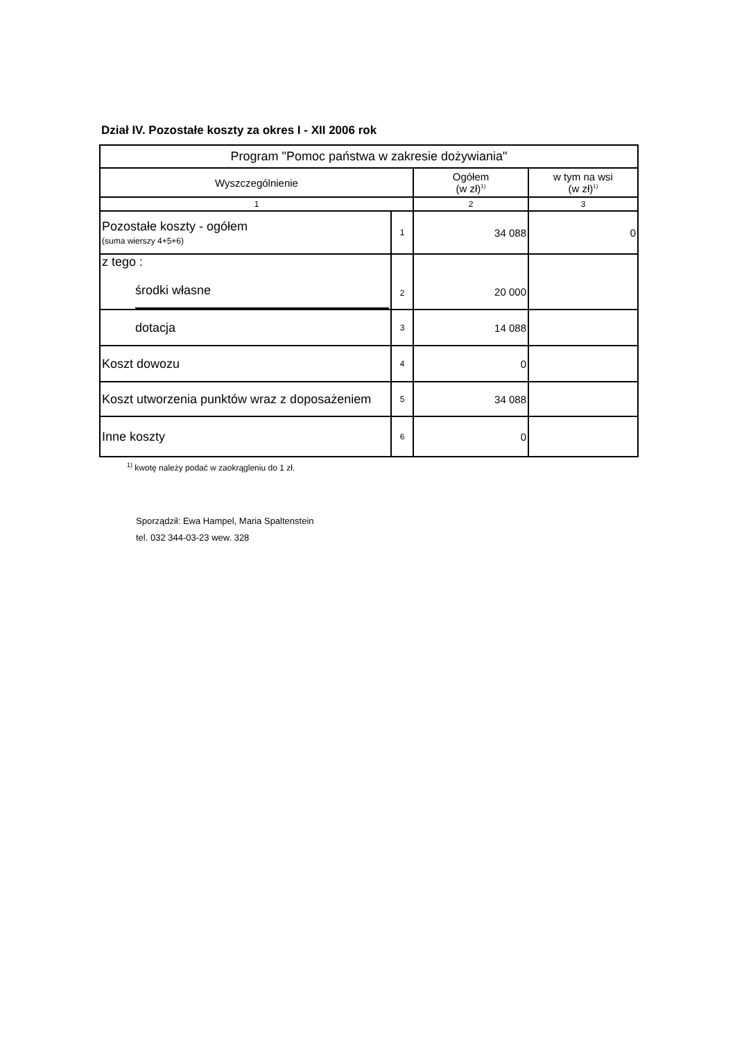Dział IV. Pozostałe koszty za okres I - XII 2006 rok
| Program "Pomoc państwa w zakresie dożywiania" | | | |
| --- | --- | --- | --- |
| Wyszczególnienie | | Ogółem (w zł)<sup>1)</sup> | w tym na wsi (w zł)<sup>1)</sup> |
| 1 | | 2 | 3 |
| Pozostałe koszty - ogółem (suma wierszy 4+5+6) | 1 | 34 088 | 0 |
| z tego : środki własne | 2 | 20 000 | |
| dotacja | 3 | 14 088 | |
| Koszt dowozu | 4 | 0 | |
| Koszt utworzenia punktów wraz z doposażeniem | 5 | 34 088 | |
| Inne koszty | 6 | 0 | |
<sup>1)</sup> kwotę należy podać w zaokrągleniu do 1 zł.
Sporządził: Ewa Hampel, Maria Spaltenstein
tel. 032 344-03-23 wew. 328